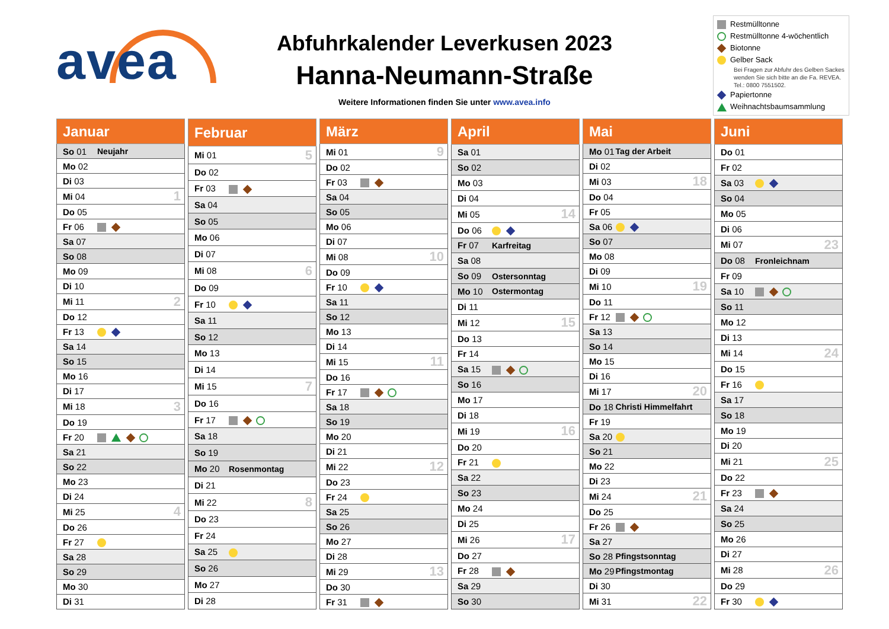avea
Abfuhrkalender Leverkusen 2023
Hanna-Neumann-Straße
Weitere Informationen finden Sie unter www.avea.info
Restmülltonne
Restmülltonne 4-wöchentlich
Biotonne
Gelber Sack
Bei Fragen zur Abfuhr des Gelben Sackes wenden Sie sich bitte an die Fa. REVEA. Tel.: 0800 7551502.
Papiertonne
Weihnachtsbaumsammlung
| Januar | | |
| --- | --- | --- |
| So 01 | Neujahr | |
| Mo 02 | | |
| Di 03 | | |
| Mi 04 | | 1 |
| Do 05 | | |
| Fr 06 | | |
| Sa 07 | | |
| So 08 | | |
| Mo 09 | | |
| Di 10 | | |
| Mi 11 | | 2 |
| Do 12 | | |
| Fr 13 | | |
| Sa 14 | | |
| So 15 | | |
| Mo 16 | | |
| Di 17 | | |
| Mi 18 | | 3 |
| Do 19 | | |
| Fr 20 | | |
| Sa 21 | | |
| So 22 | | |
| Mo 23 | | |
| Di 24 | | |
| Mi 25 | | 4 |
| Do 26 | | |
| Fr 27 | | |
| Sa 28 | | |
| So 29 | | |
| Mo 30 | | |
| Di 31 | | |
| Februar | | |
| --- | --- | --- |
| Mi 01 | | 5 |
| Do 02 | | |
| Fr 03 | | |
| Sa 04 | | |
| So 05 | | |
| Mo 06 | | |
| Di 07 | | |
| Mi 08 | | 6 |
| Do 09 | | |
| Fr 10 | | |
| Sa 11 | | |
| So 12 | | |
| Mo 13 | | |
| Di 14 | | |
| Mi 15 | | 7 |
| Do 16 | | |
| Fr 17 | | |
| Sa 18 | | |
| So 19 | | |
| Mo 20 | Rosenmontag | |
| Di 21 | | |
| Mi 22 | | 8 |
| Do 23 | | |
| Fr 24 | | |
| Sa 25 | | |
| So 26 | | |
| Mo 27 | | |
| Di 28 | | |
| März | | |
| --- | --- | --- |
| Mi 01 | | 9 |
| Do 02 | | |
| Fr 03 | | |
| Sa 04 | | |
| So 05 | | |
| Mo 06 | | |
| Di 07 | | |
| Mi 08 | | 10 |
| Do 09 | | |
| Fr 10 | | |
| Sa 11 | | |
| So 12 | | |
| Mo 13 | | |
| Di 14 | | |
| Mi 15 | | 11 |
| Do 16 | | |
| Fr 17 | | |
| Sa 18 | | |
| So 19 | | |
| Mo 20 | | |
| Di 21 | | |
| Mi 22 | | 12 |
| Do 23 | | |
| Fr 24 | | |
| Sa 25 | | |
| So 26 | | |
| Mo 27 | | |
| Di 28 | | |
| Mi 29 | | 13 |
| Do 30 | | |
| Fr 31 | | |
| April | | |
| --- | --- | --- |
| Sa 01 | | |
| So 02 | | |
| Mo 03 | | |
| Di 04 | | |
| Mi 05 | | 14 |
| Do 06 | | |
| Fr 07 | Karfreitag | |
| Sa 08 | | |
| So 09 | Ostersonntag | |
| Mo 10 | Ostermontag | |
| Di 11 | | |
| Mi 12 | | 15 |
| Do 13 | | |
| Fr 14 | | |
| Sa 15 | | |
| So 16 | | |
| Mo 17 | | |
| Di 18 | | |
| Mi 19 | | 16 |
| Do 20 | | |
| Fr 21 | | |
| Sa 22 | | |
| So 23 | | |
| Mo 24 | | |
| Di 25 | | |
| Mi 26 | | 17 |
| Do 27 | | |
| Fr 28 | | |
| Sa 29 | | |
| So 30 | | |
| Mai | | |
| --- | --- | --- |
| Mo 01 | Tag der Arbeit | |
| Di 02 | | |
| Mi 03 | | 18 |
| Do 04 | | |
| Fr 05 | | |
| Sa 06 | | |
| So 07 | | |
| Mo 08 | | |
| Di 09 | | |
| Mi 10 | | 19 |
| Do 11 | | |
| Fr 12 | | |
| Sa 13 | | |
| So 14 | | |
| Mo 15 | | |
| Di 16 | | |
| Mi 17 | | 20 |
| Do 18 | Christi Himmelfahrt | |
| Fr 19 | | |
| Sa 20 | | |
| So 21 | | |
| Mo 22 | | |
| Di 23 | | |
| Mi 24 | | 21 |
| Do 25 | | |
| Fr 26 | | |
| Sa 27 | | |
| So 28 | Pfingstsonntag | |
| Mo 29 | Pfingstmontag | |
| Di 30 | | |
| Mi 31 | | 22 |
| Juni | | |
| --- | --- | --- |
| Do 01 | | |
| Fr 02 | | |
| Sa 03 | | |
| So 04 | | |
| Mo 05 | | |
| Di 06 | | |
| Mi 07 | | 23 |
| Do 08 | Fronleichnam | |
| Fr 09 | | |
| Sa 10 | | |
| So 11 | | |
| Mo 12 | | |
| Di 13 | | |
| Mi 14 | | 24 |
| Do 15 | | |
| Fr 16 | | |
| Sa 17 | | |
| So 18 | | |
| Mo 19 | | |
| Di 20 | | |
| Mi 21 | | 25 |
| Do 22 | | |
| Fr 23 | | |
| Sa 24 | | |
| So 25 | | |
| Mo 26 | | |
| Di 27 | | |
| Mi 28 | | 26 |
| Do 29 | | |
| Fr 30 | | |